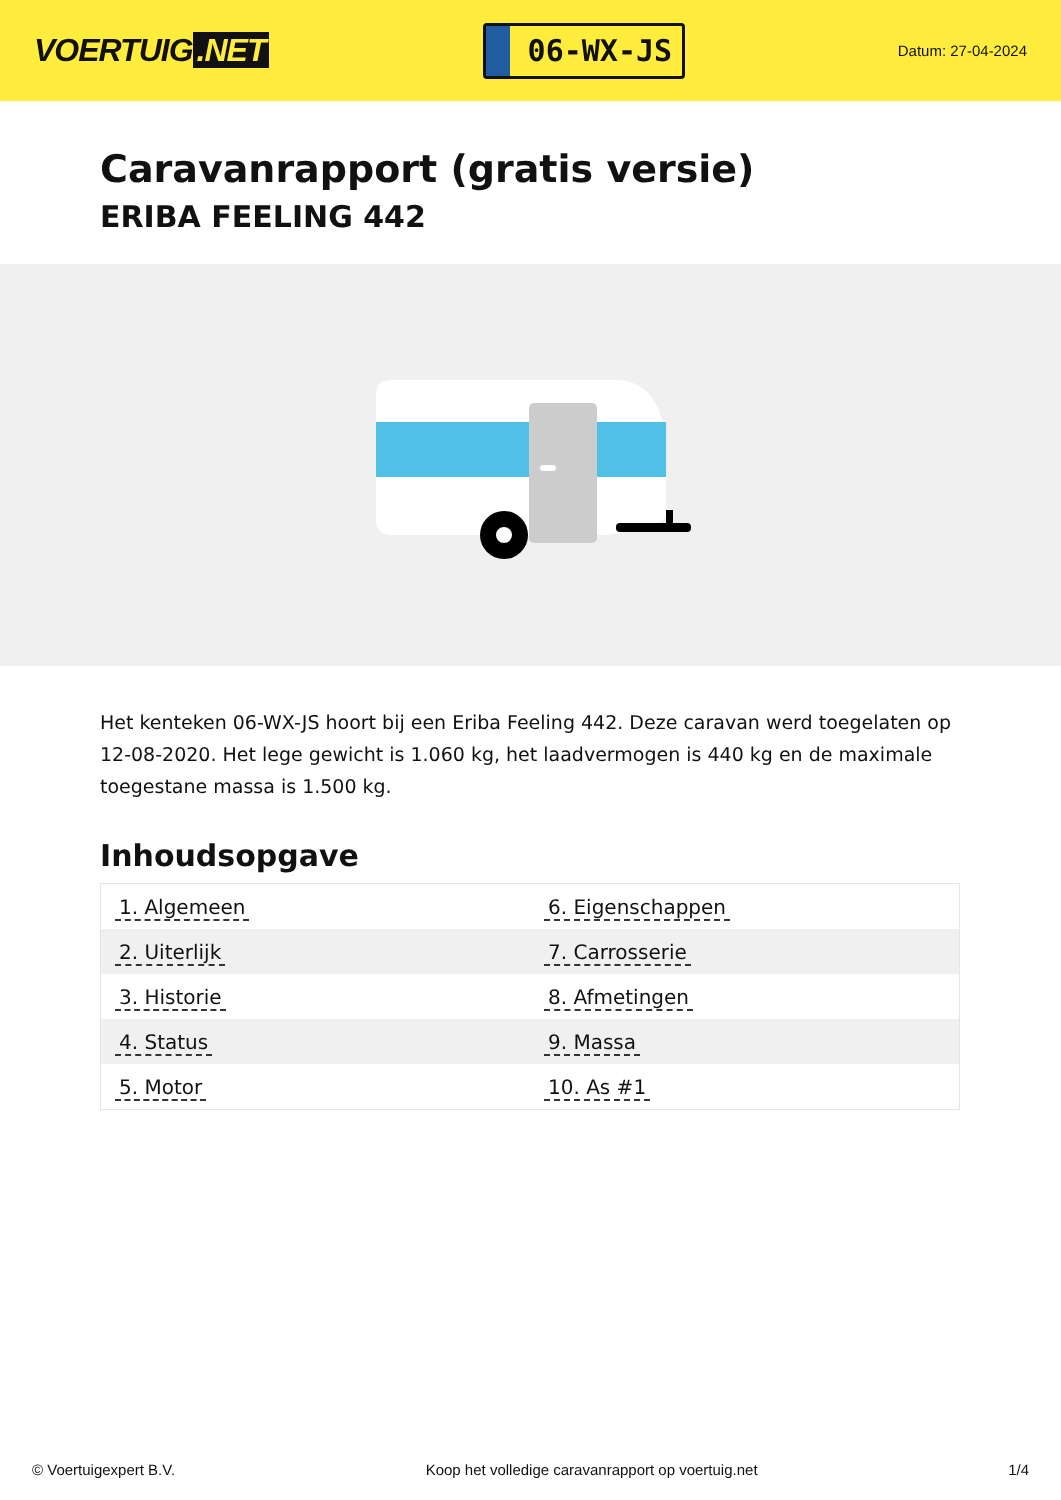VOERTUIG.NET
06-WX-JS
Datum: 27-04-2024
Caravanrapport (gratis versie)
ERIBA FEELING 442
Het kenteken 06-WX-JS hoort bij een Eriba Feeling 442. Deze caravan werd toegelaten op 12-08-2020. Het lege gewicht is 1.060 kg, het laadvermogen is 440 kg en de maximale toegestane massa is 1.500 kg.
Inhoudsopgave
| 1. Algemeen | 6. Eigenschappen |
| 2. Uiterlijk | 7. Carrosserie |
| 3. Historie | 8. Afmetingen |
| 4. Status | 9. Massa |
| 5. Motor | 10. As #1 |
© Voertuigexpert B.V. Koop het volledige caravanrapport op voertuig.net 1/4